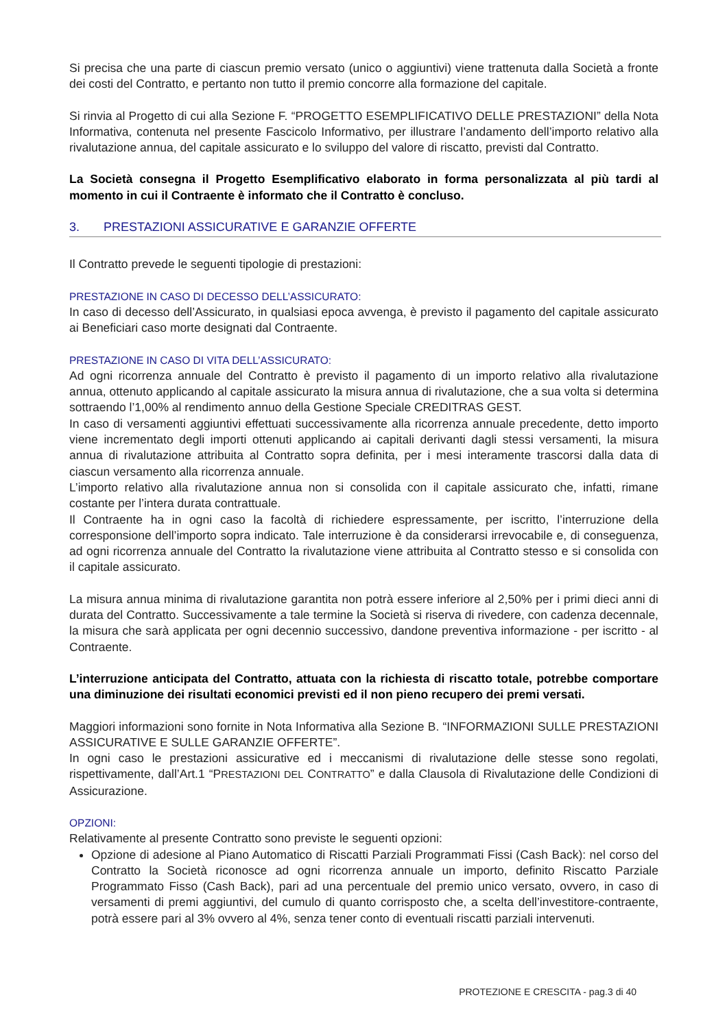Si precisa che una parte di ciascun premio versato (unico o aggiuntivi) viene trattenuta dalla Società a fronte dei costi del Contratto, e pertanto non tutto il premio concorre alla formazione del capitale.
Si rinvia al Progetto di cui alla Sezione F. “PROGETTO ESEMPLIFICATIVO DELLE PRESTAZIONI” della Nota Informativa, contenuta nel presente Fascicolo Informativo, per illustrare l’andamento dell’importo relativo alla rivalutazione annua, del capitale assicurato e lo sviluppo del valore di riscatto, previsti dal Contratto.
La Società consegna il Progetto Esemplificativo elaborato in forma personalizzata al più tardi al momento in cui il Contraente è informato che il Contratto è concluso.
3. PRESTAZIONI ASSICURATIVE E GARANZIE OFFERTE
Il Contratto prevede le seguenti tipologie di prestazioni:
PRESTAZIONE IN CASO DI DECESSO DELL’ASSICURATO:
In caso di decesso dell’Assicurato, in qualsiasi epoca avvenga, è previsto il pagamento del capitale assicurato ai Beneficiari caso morte designati dal Contraente.
PRESTAZIONE IN CASO DI VITA DELL’ASSICURATO:
Ad ogni ricorrenza annuale del Contratto è previsto il pagamento di un importo relativo alla rivalutazione annua, ottenuto applicando al capitale assicurato la misura annua di rivalutazione, che a sua volta si determina sottraendo l’1,00% al rendimento annuo della Gestione Speciale CREDITRAS GEST.
In caso di versamenti aggiuntivi effettuati successivamente alla ricorrenza annuale precedente, detto importo viene incrementato degli importi ottenuti applicando ai capitali derivanti dagli stessi versamenti, la misura annua di rivalutazione attribuita al Contratto sopra definita, per i mesi interamente trascorsi dalla data di ciascun versamento alla ricorrenza annuale.
L’importo relativo alla rivalutazione annua non si consolida con il capitale assicurato che, infatti, rimane costante per l’intera durata contrattuale.
Il Contraente ha in ogni caso la facoltà di richiedere espressamente, per iscritto, l’interruzione della corresponsione dell’importo sopra indicato. Tale interruzione è da considerarsi irrevocabile e, di conseguenza, ad ogni ricorrenza annuale del Contratto la rivalutazione viene attribuita al Contratto stesso e si consolida con il capitale assicurato.
La misura annua minima di rivalutazione garantita non potrà essere inferiore al 2,50% per i primi dieci anni di durata del Contratto. Successivamente a tale termine la Società si riserva di rivedere, con cadenza decennale, la misura che sarà applicata per ogni decennio successivo, dandone preventiva informazione - per iscritto - al Contraente.
L’interruzione anticipata del Contratto, attuata con la richiesta di riscatto totale, potrebbe comportare una diminuzione dei risultati economici previsti ed il non pieno recupero dei premi versati.
Maggiori informazioni sono fornite in Nota Informativa alla Sezione B. “INFORMAZIONI SULLE PRESTAZIONI ASSICURATIVE E SULLE GARANZIE OFFERTE”.
In ogni caso le prestazioni assicurative ed i meccanismi di rivalutazione delle stesse sono regolati, rispettivamente, dall’Art.1 “PRESTAZIONI DEL CONTRATTO” e dalla Clausola di Rivalutazione delle Condizioni di Assicurazione.
OPZIONI:
Relativamente al presente Contratto sono previste le seguenti opzioni:
Opzione di adesione al Piano Automatico di Riscatti Parziali Programmati Fissi (Cash Back): nel corso del Contratto la Società riconosce ad ogni ricorrenza annuale un importo, definito Riscatto Parziale Programmato Fisso (Cash Back), pari ad una percentuale del premio unico versato, ovvero, in caso di versamenti di premi aggiuntivi, del cumulo di quanto corrisposto che, a scelta dell’investitore-contraente, potrà essere pari al 3% ovvero al 4%, senza tener conto di eventuali riscatti parziali intervenuti.
PROTEZIONE E CRESCITA - pag.3 di 40